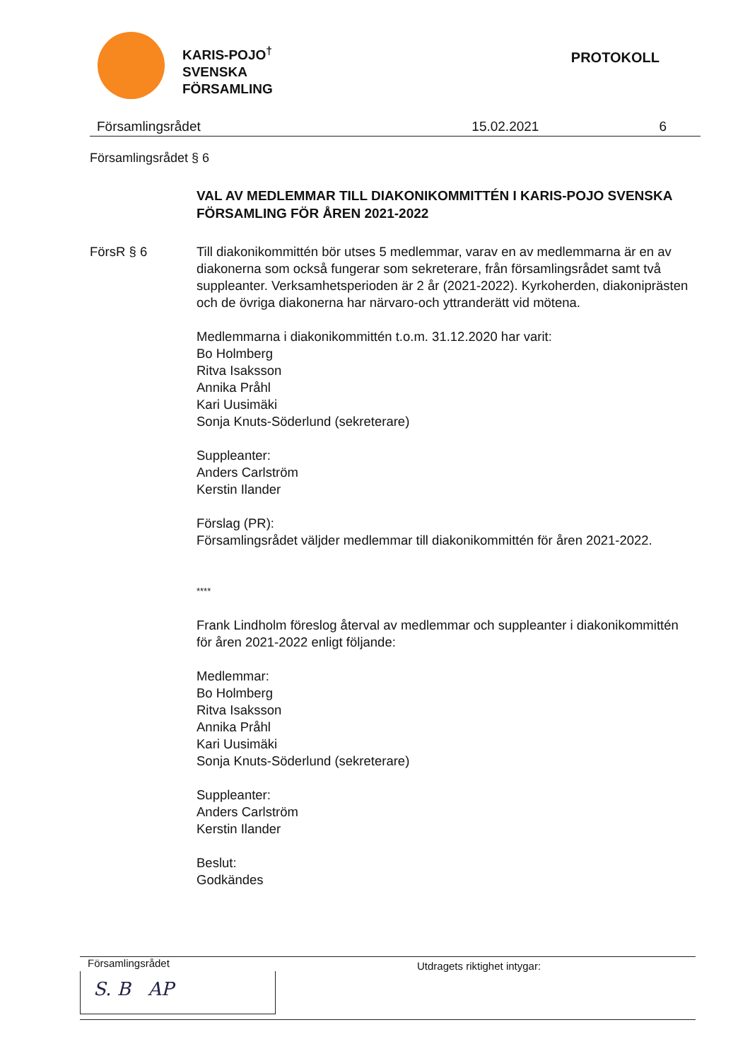KARIS-POJO<sup>†</sup>
SVENSKA
FÖRSAMLING
PROTOKOLL
Församlingsrådet 15.02.2021 6
Församlingsrådet § 6
VAL AV MEDLEMMAR TILL DIAKONIKOMMITTÉN I KARIS-POJO SVENSKA FÖRSAMLING FÖR ÅREN 2021-2022
FörsR § 6 Till diakonikommittén bör utses 5 medlemmar, varav en av medlemmarna är en av diakonerna som också fungerar som sekreterare, från församlingsrådet samt två suppleanter. Verksamhetsperioden är 2 år (2021-2022). Kyrkoherden, diakoniprästen och de övriga diakonerna har närvaro-och yttranderätt vid mötena.
Medlemmarna i diakonikommittén t.o.m. 31.12.2020 har varit:
Bo Holmberg
Ritva Isaksson
Annika Pråhl
Kari Uusimäki
Sonja Knuts-Söderlund (sekreterare)
Suppleanter:
Anders Carlström
Kerstin Ilander
Förslag (PR):
Församlingsrådet väljder medlemmar till diakonikommittén för åren 2021-2022.
****
Frank Lindholm föreslog återval av medlemmar och suppleanter i diakonikommittén för åren 2021-2022 enligt följande:
Medlemmar:
Bo Holmberg
Ritva Isaksson
Annika Pråhl
Kari Uusimäki
Sonja Knuts-Söderlund (sekreterare)
Suppleanter:
Anders Carlström
Kerstin Ilander
Beslut:
Godkändes
Församlingsrådet
S. B AP
Utdragets riktighet intygar: